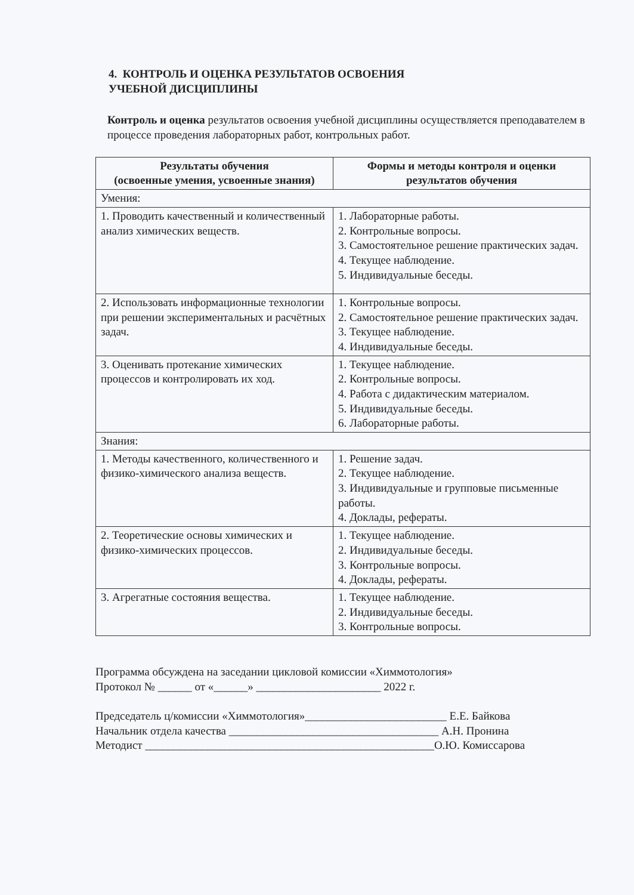4. КОНТРОЛЬ И ОЦЕНКА РЕЗУЛЬТАТОВ ОСВОЕНИЯ
УЧЕБНОЙ ДИСЦИПЛИНЫ
Контроль и оценка результатов освоения учебной дисциплины осуществляется преподавателем в процессе проведения лабораторных работ, контрольных работ.
| Результаты обучения (освоенные умения, усвоенные знания) | Формы и методы контроля и оценки результатов обучения |
| --- | --- |
| Умения: | |
| 1. Проводить качественный и количественный анализ химических веществ. | 1. Лабораторные работы. 2. Контрольные вопросы. 3. Самостоятельное решение практических задач. 4. Текущее наблюдение. 5. Индивидуальные беседы. |
| 2. Использовать информационные технологии при решении экспериментальных и расчётных задач. | 1. Контрольные вопросы. 2. Самостоятельное решение практических задач. 3. Текущее наблюдение. 4. Индивидуальные беседы. |
| 3. Оценивать протекание химических процессов и контролировать их ход. | 1. Текущее наблюдение. 2. Контрольные вопросы. 4. Работа с дидактическим материалом. 5. Индивидуальные беседы. 6. Лабораторные работы. |
| Знания: | |
| 1. Методы качественного, количественного и физико-химического анализа веществ. | 1. Решение задач. 2. Текущее наблюдение. 3. Индивидуальные и групповые письменные работы. 4. Доклады, рефераты. |
| 2. Теоретические основы химических и физико-химических процессов. | 1. Текущее наблюдение. 2. Индивидуальные беседы. 3. Контрольные вопросы. 4. Доклады, рефераты. |
| 3. Агрегатные состояния вещества. | 1. Текущее наблюдение. 2. Индивидуальные беседы. 3. Контрольные вопросы. |
Программа обсуждена на заседании цикловой комиссии «Химмотология»
Протокол № ______ от «______» ______________________ 2022 г.
Председатель ц/комиссии «Химмотология»_________________________ Е.Е. Байкова
Начальник отдела качества _____________________________________ А.Н. Пронина
Методист ___________________________________________________О.Ю. Комиссарова